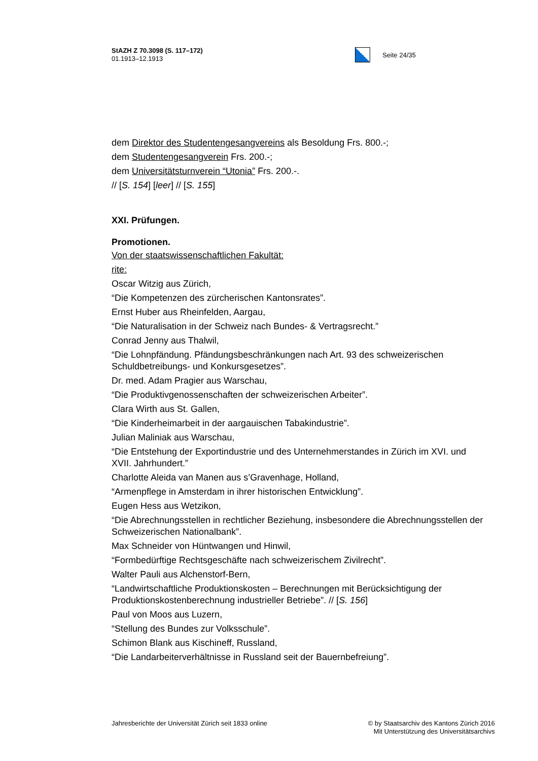StAZH Z 70.3098 (S. 117–172)
01.1913–12.1913
Seite 24/35
dem Direktor des Studentengesangvereins als Besoldung Frs. 800.-;
dem Studentengesangverein Frs. 200.-;
dem Universitätsturnverein “Utonia” Frs. 200.-.
// [S. 154] [leer] // [S. 155]
XXI. Prüfungen.
Promotionen.
Von der staatswissenschaftlichen Fakultät:
rite:
Oscar Witzig aus Zürich,
“Die Kompetenzen des zürcherischen Kantonsrates”.
Ernst Huber aus Rheinfelden, Aargau,
“Die Naturalisation in der Schweiz nach Bundes- & Vertragsrecht.”
Conrad Jenny aus Thalwil,
“Die Lohnpfändung. Pfändungsbeschränkungen nach Art. 93 des schweizerischen Schuldbetreibungs- und Konkursgesetzes”.
Dr. med. Adam Pragier aus Warschau,
“Die Produktivgenossenschaften der schweizerischen Arbeiter”.
Clara Wirth aus St. Gallen,
“Die Kinderheimarbeit in der aargauischen Tabakindustrie”.
Julian Maliniak aus Warschau,
“Die Entstehung der Exportindustrie und des Unternehmerstandes in Zürich im XVI. und XVII. Jahrhundert.”
Charlotte Aleida van Manen aus s’Gravenhage, Holland,
“Armenpflege in Amsterdam in ihrer historischen Entwicklung”.
Eugen Hess aus Wetzikon,
“Die Abrechnungsstellen in rechtlicher Beziehung, insbesondere die Abrechnungsstellen der Schweizerischen Nationalbank”.
Max Schneider von Hüntwangen und Hinwil,
“Formbedürftige Rechtsgeschäfte nach schweizerischem Zivilrecht”.
Walter Pauli aus Alchenstorf-Bern,
“Landwirtschaftliche Produktionskosten – Berechnungen mit Berücksichtigung der Produktionskostenberechnung industrieller Betriebe”. // [S. 156]
Paul von Moos aus Luzern,
“Stellung des Bundes zur Volksschule”.
Schimon Blank aus Kischineff, Russland,
“Die Landarbeiterverhältnisse in Russland seit der Bauernbefreiung”.
Jahresberichte der Universität Zürich seit 1833 online
© by Staatsarchiv des Kantons Zürich 2016
Mit Unterstützung des Universitätsarchivs